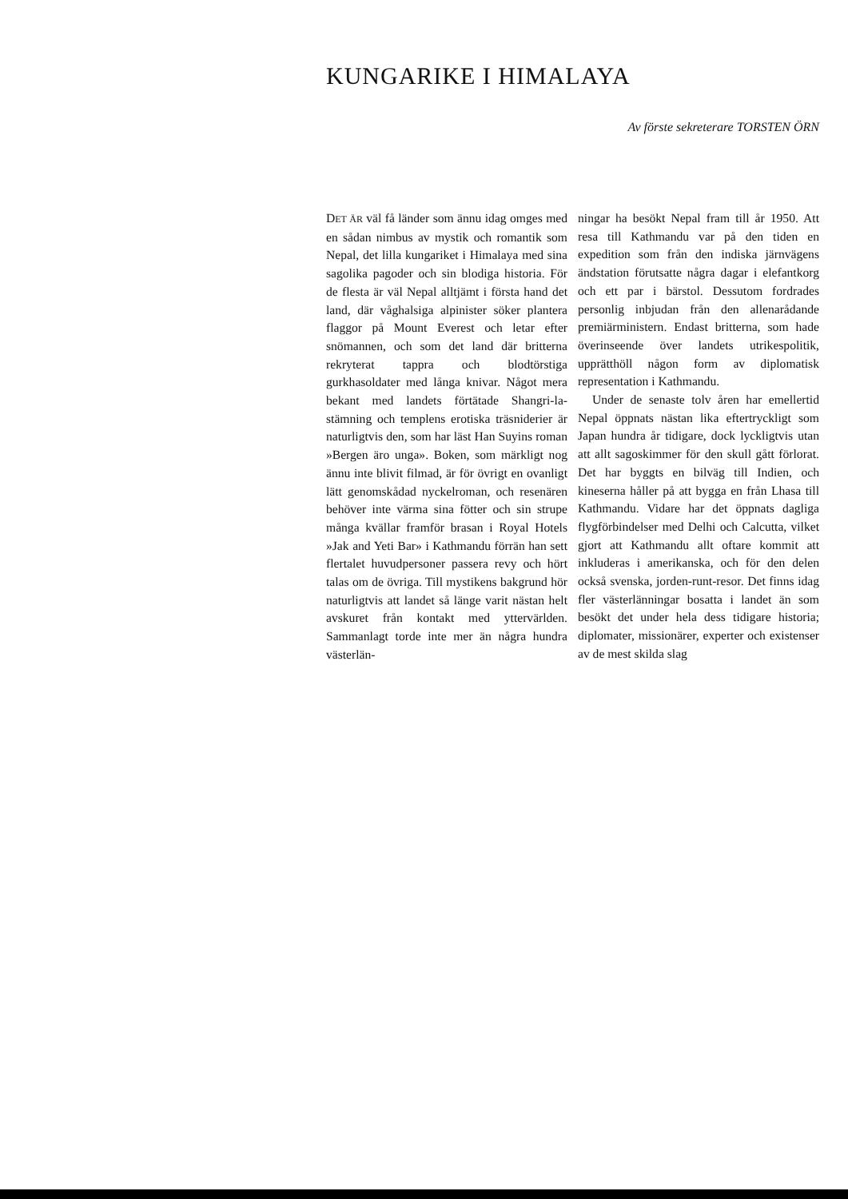KUNGARIKE I HIMALAYA
Av förste sekreterare TORSTEN ÖRN
DET ÄR väl få länder som ännu idag omges med en sådan nimbus av mystik och romantik som Nepal, det lilla kungariket i Himalaya med sina sagolika pagoder och sin blodiga historia. För de flesta är väl Nepal alltjämt i första hand det land, där våghalsiga alpinister söker plantera flaggor på Mount Everest och letar efter snömannen, och som det land där britterna rekryterat tappra och blodtörstiga gurkhasoldater med långa knivar. Något mera bekant med landets förtätade Shangri-la-stämning och templens erotiska träsniderier är naturligtvis den, som har läst Han Suyins roman »Bergen äro unga». Boken, som märkligt nog ännu inte blivit filmad, är för övrigt en ovanligt lätt genomskådad nyckelroman, och resenären behöver inte värma sina fötter och sin strupe många kvällar framför brasan i Royal Hotels »Jak and Yeti Bar» i Kathmandu förrän han sett flertalet huvudpersoner passera revy och hört talas om de övriga. Till mystikens bakgrund hör naturligtvis att landet så länge varit nästan helt avskuret från kontakt med yttervärlden. Sammanlagt torde inte mer än några hundra västerlän-
ningar ha besökt Nepal fram till år 1950. Att resa till Kathmandu var på den tiden en expedition som från den indiska järnvägens ändstation förutsatte några dagar i elefantkorg och ett par i bärstol. Dessutom fordrades personlig inbjudan från den allenarådande premiärministern. Endast britterna, som hade överinseende över landets utrikespolitik, upprätthöll någon form av diplomatisk representation i Kathmandu.
Under de senaste tolv åren har emellertid Nepal öppnats nästan lika eftertryckligt som Japan hundra år tidigare, dock lyckligtvis utan att allt sagoskimmer för den skull gått förlorat. Det har byggts en bilväg till Indien, och kineserna håller på att bygga en från Lhasa till Kathmandu. Vidare har det öppnats dagliga flygförbindelser med Delhi och Calcutta, vilket gjort att Kathmandu allt oftare kommit att inkluderas i amerikanska, och för den delen också svenska, jorden-runt-resor. Det finns idag fler västerlänningar bosatta i landet än som besökt det under hela dess tidigare historia; diplomater, missionärer, experter och existenser av de mest skilda slag